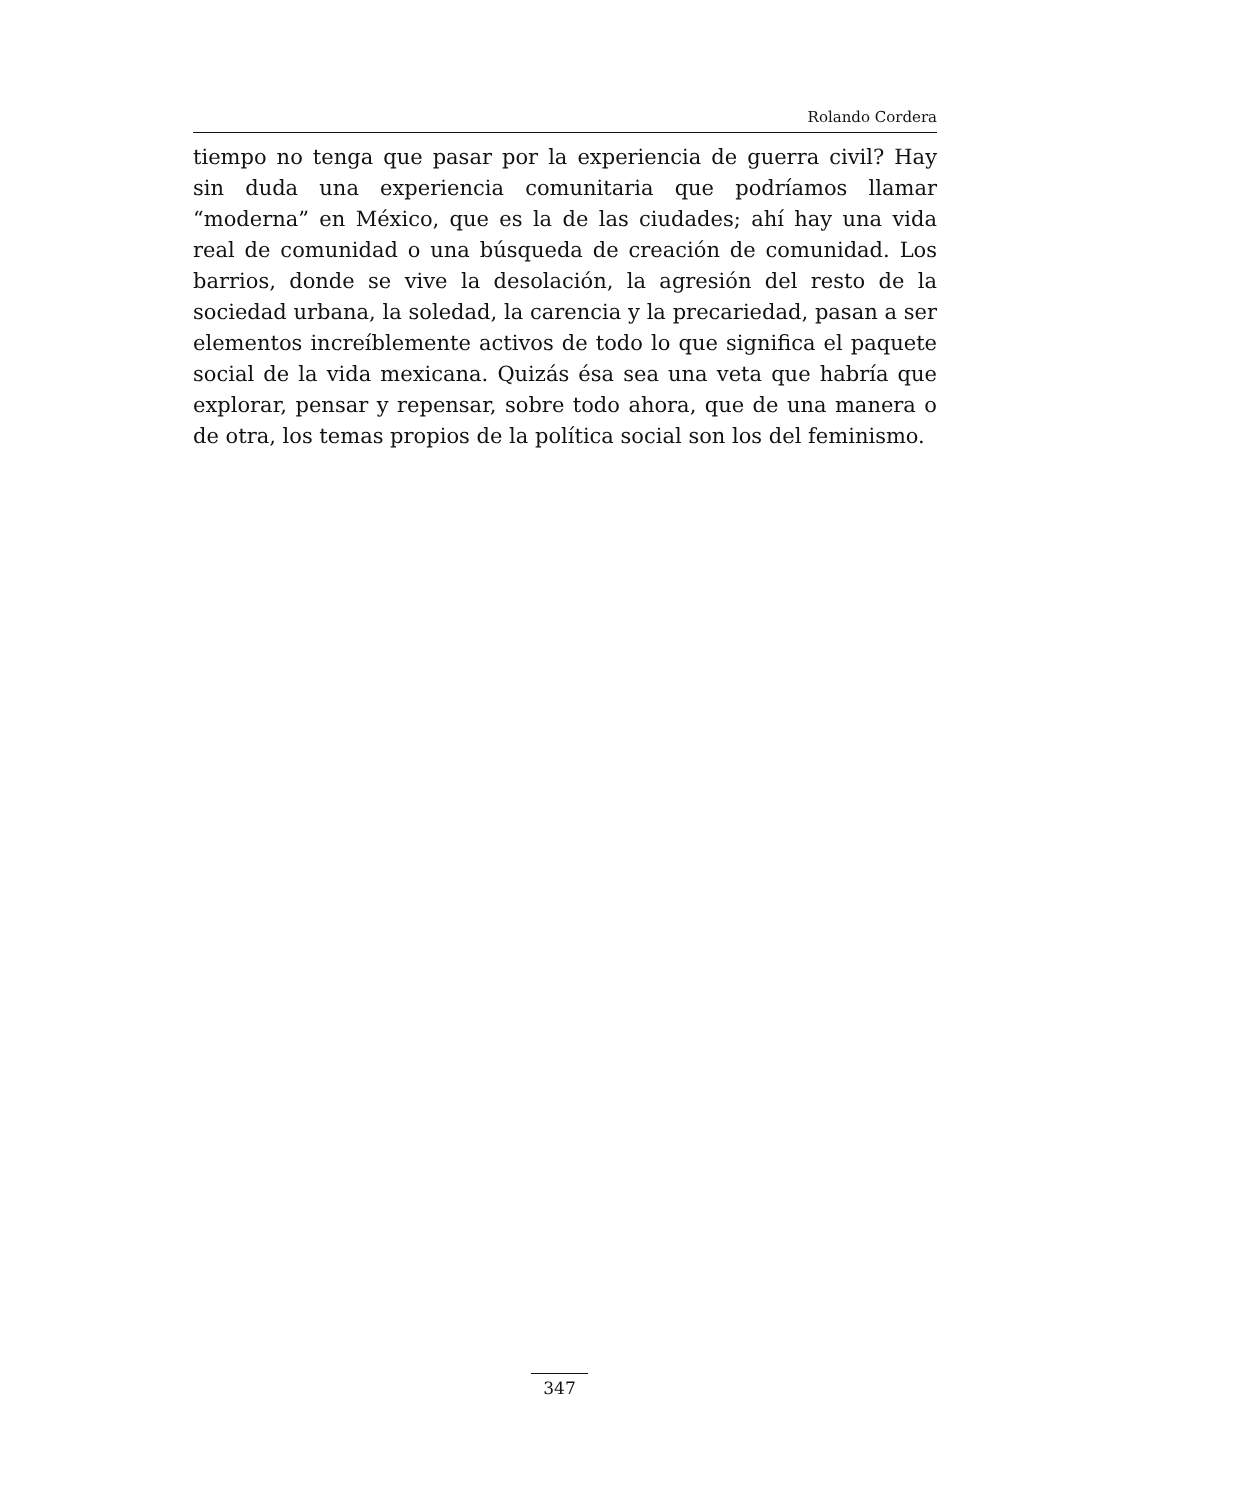Rolando Cordera
tiempo no tenga que pasar por la experiencia de guerra civil? Hay sin duda una experiencia comunitaria que podríamos llamar “moderna” en México, que es la de las ciudades; ahí hay una vida real de comunidad o una búsqueda de creación de comunidad. Los barrios, donde se vive la desolación, la agresión del resto de la sociedad urbana, la soledad, la carencia y la precariedad, pasan a ser elementos increíblemente activos de todo lo que significa el paquete social de la vida mexicana. Quizás ésa sea una veta que habría que explorar, pensar y repensar, sobre todo ahora, que de una manera o de otra, los temas propios de la política social son los del feminismo.
347